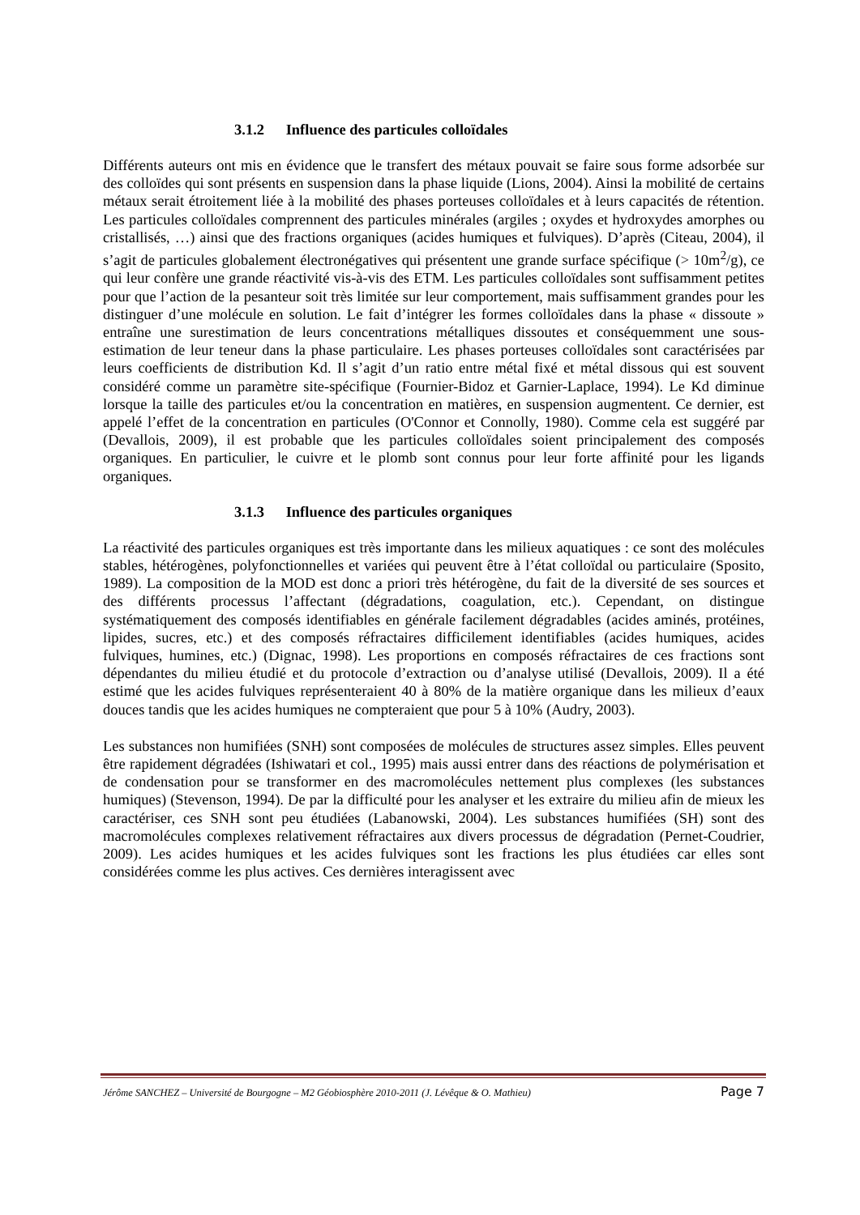3.1.2 Influence des particules colloïdales
Différents auteurs ont mis en évidence que le transfert des métaux pouvait se faire sous forme adsorbée sur des colloïdes qui sont présents en suspension dans la phase liquide (Lions, 2004). Ainsi la mobilité de certains métaux serait étroitement liée à la mobilité des phases porteuses colloïdales et à leurs capacités de rétention. Les particules colloïdales comprennent des particules minérales (argiles ; oxydes et hydroxydes amorphes ou cristallisés, …) ainsi que des fractions organiques (acides humiques et fulviques). D’après (Citeau, 2004), il s’agit de particules globalement électronégatives qui présentent une grande surface spécifique (> 10m<sup>2</sup>/g), ce qui leur confère une grande réactivité vis-à-vis des ETM. Les particules colloïdales sont suffisamment petites pour que l’action de la pesanteur soit très limitée sur leur comportement, mais suffisamment grandes pour les distinguer d’une molécule en solution. Le fait d’intégrer les formes colloïdales dans la phase « dissoute » entraîne une surestimation de leurs concentrations métalliques dissoutes et conséquemment une sous-estimation de leur teneur dans la phase particulaire. Les phases porteuses colloïdales sont caractérisées par leurs coefficients de distribution Kd. Il s’agit d’un ratio entre métal fixé et métal dissous qui est souvent considéré comme un paramètre site-spécifique (Fournier-Bidoz et Garnier-Laplace, 1994). Le Kd diminue lorsque la taille des particules et/ou la concentration en matières, en suspension augmentent. Ce dernier, est appelé l’effet de la concentration en particules (O'Connor et Connolly, 1980). Comme cela est suggéré par (Devallois, 2009), il est probable que les particules colloïdales soient principalement des composés organiques. En particulier, le cuivre et le plomb sont connus pour leur forte affinité pour les ligands organiques.
3.1.3 Influence des particules organiques
La réactivité des particules organiques est très importante dans les milieux aquatiques : ce sont des molécules stables, hétérogènes, polyfonctionnelles et variées qui peuvent être à l’état colloïdal ou particulaire (Sposito, 1989). La composition de la MOD est donc a priori très hétérogène, du fait de la diversité de ses sources et des différents processus l’affectant (dégradations, coagulation, etc.). Cependant, on distingue systématiquement des composés identifiables en générale facilement dégradables (acides aminés, protéines, lipides, sucres, etc.) et des composés réfractaires difficilement identifiables (acides humiques, acides fulviques, humines, etc.) (Dignac, 1998). Les proportions en composés réfractaires de ces fractions sont dépendantes du milieu étudié et du protocole d’extraction ou d’analyse utilisé (Devallois, 2009). Il a été estimé que les acides fulviques représenteraient 40 à 80% de la matière organique dans les milieux d’eaux douces tandis que les acides humiques ne compteraient que pour 5 à 10% (Audry, 2003).
Les substances non humifiées (SNH) sont composées de molécules de structures assez simples. Elles peuvent être rapidement dégradées (Ishiwatari et col., 1995) mais aussi entrer dans des réactions de polymérisation et de condensation pour se transformer en des macromolécules nettement plus complexes (les substances humiques) (Stevenson, 1994). De par la difficulté pour les analyser et les extraire du milieu afin de mieux les caractériser, ces SNH sont peu étudiées (Labanowski, 2004). Les substances humifiées (SH) sont des macromolécules complexes relativement réfractaires aux divers processus de dégradation (Pernet-Coudrier, 2009). Les acides humiques et les acides fulviques sont les fractions les plus étudiées car elles sont considérées comme les plus actives. Ces dernières interagissent avec
Jérôme SANCHEZ – Université de Bourgogne – M2 Géobiosphère 2010-2011 (J. Lévêque & O. Mathieu) Page 7